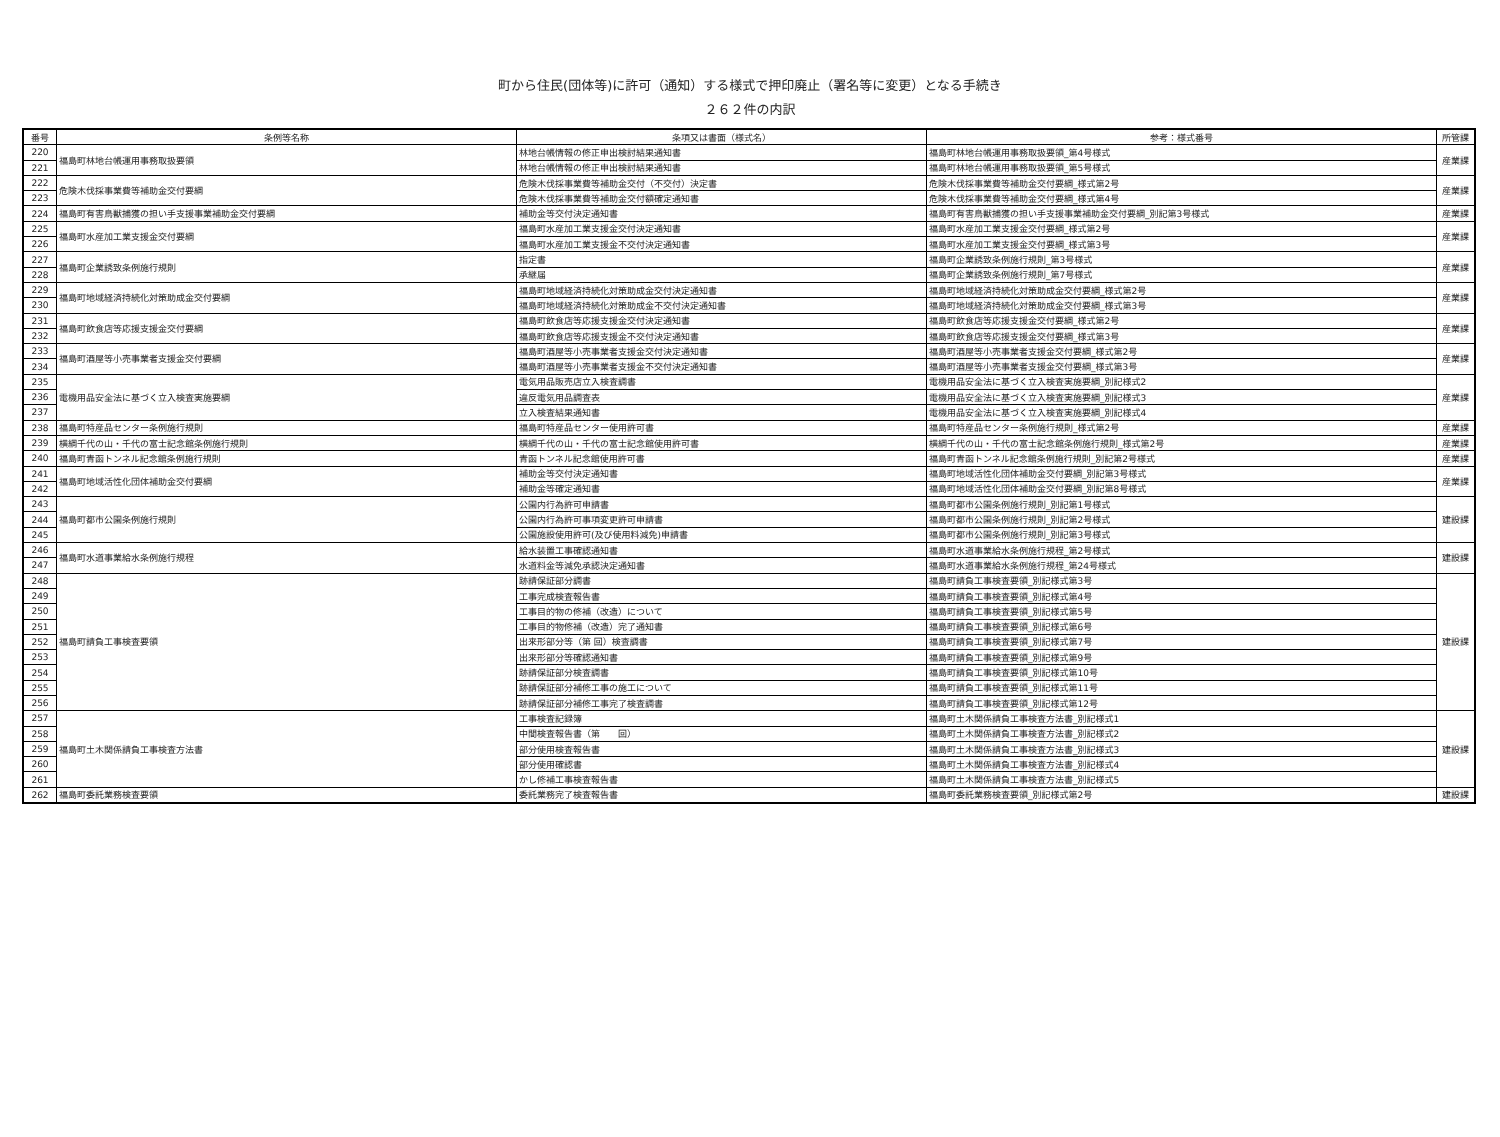町から住民(団体等)に許可（通知）する様式で押印廃止（署名等に変更）となる手続き
２６２件の内訳
| 番号 | 条例等名称 | 条項又は書面（様式名） | 参考：様式番号 | 所管課 |
| --- | --- | --- | --- | --- |
| 220 | 福島町林地台帳運用事務取扱要領 | 林地台帳情報の修正申出検討結果通知書 | 福島町林地台帳運用事務取扱要領_第4号様式 | 産業課 |
| 221 | | 林地台帳情報の修正申出検討結果通知書 | 福島町林地台帳運用事務取扱要領_第5号様式 | |
| 222 | 危険木伐採事業費等補助金交付要綱 | 危険木伐採事業費等補助金交付（不交付）決定書 | 危険木伐採事業費等補助金交付要綱_様式第2号 | 産業課 |
| 223 | | 危険木伐採事業費等補助金交付額確定通知書 | 危険木伐採事業費等補助金交付要綱_様式第4号 | |
| 224 | 福島町有害鳥獣捕獲の担い手支援事業補助金交付要綱 | 補助金等交付決定通知書 | 福島町有害鳥獣捕獲の担い手支援事業補助金交付要綱_別記第3号様式 | 産業課 |
| 225 | 福島町水産加工業支援金交付要綱 | 福島町水産加工業支援金交付決定通知書 | 福島町水産加工業支援金交付要綱_様式第2号 | 産業課 |
| 226 | | 福島町水産加工業支援金不交付決定通知書 | 福島町水産加工業支援金交付要綱_様式第3号 | |
| 227 | 福島町企業誘致条例施行規則 | 指定書 | 福島町企業誘致条例施行規則_第3号様式 | 産業課 |
| 228 | | 承継届 | 福島町企業誘致条例施行規則_第7号様式 | |
| 229 | 福島町地域経済持続化対策助成金交付要綱 | 福島町地域経済持続化対策助成金交付決定通知書 | 福島町地域経済持続化対策助成金交付要綱_様式第2号 | 産業課 |
| 230 | | 福島町地域経済持続化対策助成金不交付決定通知書 | 福島町地域経済持続化対策助成金交付要綱_様式第3号 | |
| 231 | 福島町飲食店等応援支援金交付要綱 | 福島町飲食店等応援支援金交付決定通知書 | 福島町飲食店等応援支援金交付要綱_様式第2号 | 産業課 |
| 232 | | 福島町飲食店等応援支援金不交付決定通知書 | 福島町飲食店等応援支援金交付要綱_様式第3号 | |
| 233 | 福島町酒屋等小売事業者支援金交付要綱 | 福島町酒屋等小売事業者支援金交付決定通知書 | 福島町酒屋等小売事業者支援金交付要綱_様式第2号 | 産業課 |
| 234 | | 福島町酒屋等小売事業者支援金不交付決定通知書 | 福島町酒屋等小売事業者支援金交付要綱_様式第3号 | |
| 235 | 電機用品安全法に基づく立入検査実施要綱 | 電気用品販売店立入検査調書 | 電機用品安全法に基づく立入検査実施要綱_別記様式2 | 産業課 |
| 236 | | 違反電気用品調査表 | 電機用品安全法に基づく立入検査実施要綱_別記様式3 | |
| 237 | | 立入検査結果通知書 | 電機用品安全法に基づく立入検査実施要綱_別記様式4 | |
| 238 | 福島町特産品センター条例施行規則 | 福島町特産品センター使用許可書 | 福島町特産品センター条例施行規則_様式第2号 | 産業課 |
| 239 | 横綱千代の山・千代の富士記念館条例施行規則 | 横綱千代の山・千代の富士記念館使用許可書 | 横綱千代の山・千代の富士記念館条例施行規則_様式第2号 | 産業課 |
| 240 | 福島町青函トンネル記念館条例施行規則 | 青函トンネル記念館使用許可書 | 福島町青函トンネル記念館条例施行規則_別記第2号様式 | 産業課 |
| 241 | 福島町地域活性化団体補助金交付要綱 | 補助金等交付決定通知書 | 福島町地域活性化団体補助金交付要綱_別記第3号様式 | 産業課 |
| 242 | | 補助金等確定通知書 | 福島町地域活性化団体補助金交付要綱_別記第8号様式 | |
| 243 | 福島町都市公園条例施行規則 | 公園内行為許可申請書 | 福島町都市公園条例施行規則_別記第1号様式 | 建設課 |
| 244 | | 公園内行為許可事項変更許可申請書 | 福島町都市公園条例施行規則_別記第2号様式 | |
| 245 | | 公園施設使用許可(及び使用料減免)申請書 | 福島町都市公園条例施行規則_別記第3号様式 | |
| 246 | 福島町水道事業給水条例施行規程 | 給水装置工事確認通知書 | 福島町水道事業給水条例施行規程_第2号様式 | 建設課 |
| 247 | | 水道料金等減免承認決定通知書 | 福島町水道事業給水条例施行規程_第24号様式 | |
| 248 | 福島町請負工事検査要領 | 跡請保証部分調書 | 福島町請負工事検査要領_別記様式第3号 | 建設課 |
| 249 | | 工事完成検査報告書 | 福島町請負工事検査要領_別記様式第4号 | |
| 250 | | 工事目的物の修補（改造）について | 福島町請負工事検査要領_別記様式第5号 | |
| 251 | | 工事目的物修補（改造）完了通知書 | 福島町請負工事検査要領_別記様式第6号 | |
| 252 | | 出来形部分等（第 回）検査調書 | 福島町請負工事検査要領_別記様式第7号 | |
| 253 | | 出来形部分等確認通知書 | 福島町請負工事検査要領_別記様式第9号 | |
| 254 | | 跡請保証部分検査調書 | 福島町請負工事検査要領_別記様式第10号 | |
| 255 | | 跡請保証部分補修工事の施工について | 福島町請負工事検査要領_別記様式第11号 | |
| 256 | | 跡請保証部分補修工事完了検査調書 | 福島町請負工事検査要領_別記様式第12号 | |
| 257 | 福島町土木関係請負工事検査方法書 | 工事検査記録簿 | 福島町土木関係請負工事検査方法書_別記様式1 | 建設課 |
| 258 | | 中間検査報告書（第 回） | 福島町土木関係請負工事検査方法書_別記様式2 | |
| 259 | | 部分使用検査報告書 | 福島町土木関係請負工事検査方法書_別記様式3 | |
| 260 | | 部分使用確認書 | 福島町土木関係請負工事検査方法書_別記様式4 | |
| 261 | | かし修補工事検査報告書 | 福島町土木関係請負工事検査方法書_別記様式5 | |
| 262 | 福島町委託業務検査要領 | 委託業務完了検査報告書 | 福島町委託業務検査要領_別記様式第2号 | 建設課 |